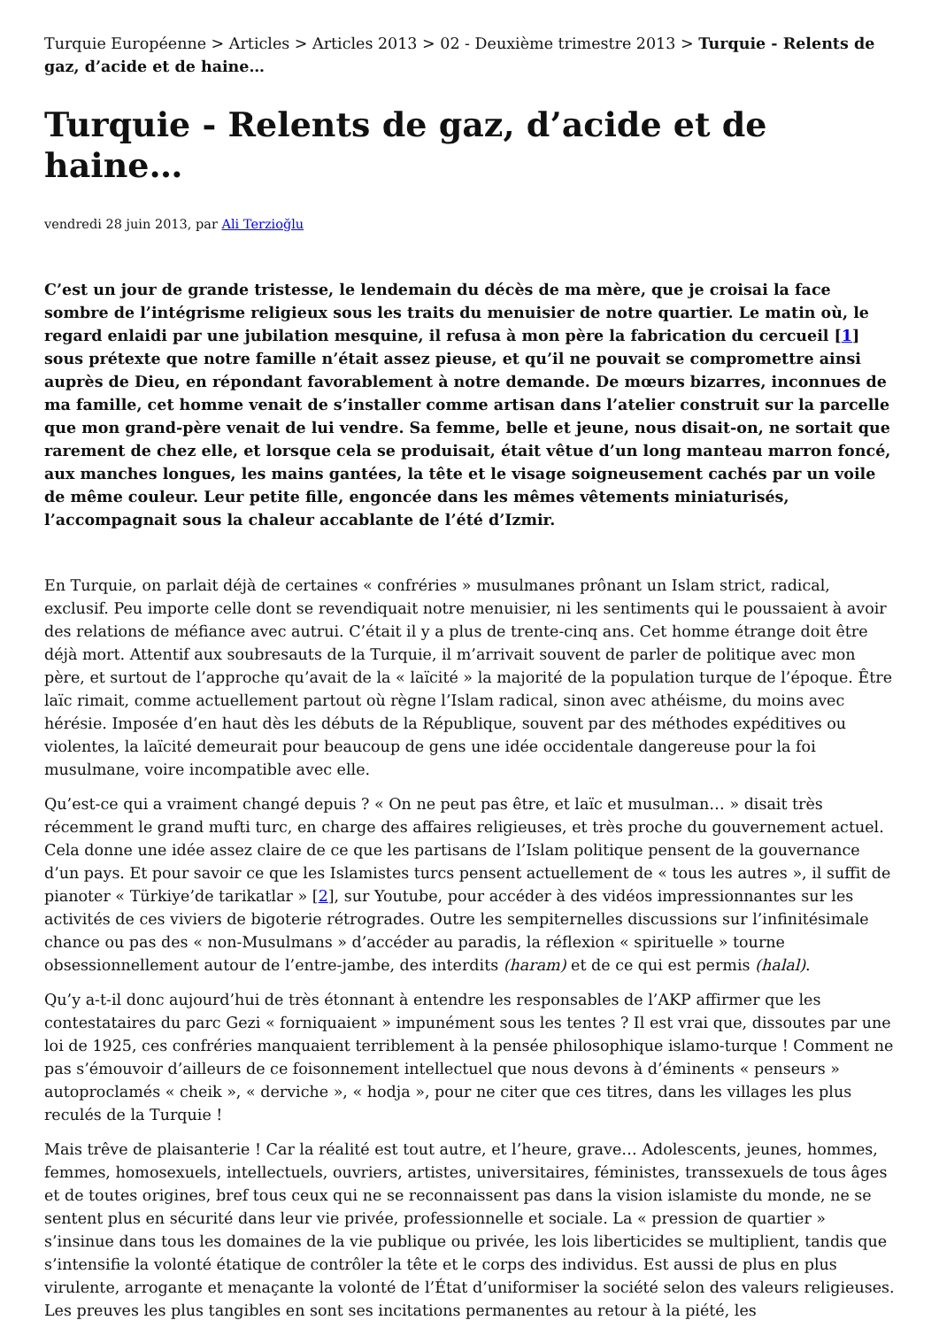Turquie Européenne > Articles > Articles 2013 > 02 - Deuxième trimestre 2013 > Turquie - Relents de gaz, d’acide et de haine…
Turquie - Relents de gaz, d’acide et de haine…
vendredi 28 juin 2013, par Ali Terzioğlu
C’est un jour de grande tristesse, le lendemain du décès de ma mère, que je croisai la face sombre de l’intégrisme religieux sous les traits du menuisier de notre quartier. Le matin où, le regard enlaidi par une jubilation mesquine, il refusa à mon père la fabrication du cercueil [1] sous prétexte que notre famille n’était assez pieuse, et qu’il ne pouvait se compromettre ainsi auprès de Dieu, en répondant favorablement à notre demande. De mœurs bizarres, inconnues de ma famille, cet homme venait de s’installer comme artisan dans l’atelier construit sur la parcelle que mon grand-père venait de lui vendre. Sa femme, belle et jeune, nous disait-on, ne sortait que rarement de chez elle, et lorsque cela se produisait, était vêtue d’un long manteau marron foncé, aux manches longues, les mains gantées, la tête et le visage soigneusement cachés par un voile de même couleur. Leur petite fille, engoncée dans les mêmes vêtements miniaturisés, l’accompagnait sous la chaleur accablante de l’été d’Izmir.
En Turquie, on parlait déjà de certaines « confréries » musulmanes prônant un Islam strict, radical, exclusif. Peu importe celle dont se revendiquait notre menuisier, ni les sentiments qui le poussaient à avoir des relations de méfiance avec autrui. C’était il y a plus de trente-cinq ans. Cet homme étrange doit être déjà mort. Attentif aux soubresauts de la Turquie, il m’arrivait souvent de parler de politique avec mon père, et surtout de l’approche qu’avait de la « laïcité » la majorité de la population turque de l’époque. Être laïc rimait, comme actuellement partout où règne l’Islam radical, sinon avec athéisme, du moins avec hérésie. Imposée d’en haut dès les débuts de la République, souvent par des méthodes expéditives ou violentes, la laïcité demeurait pour beaucoup de gens une idée occidentale dangereuse pour la foi musulmane, voire incompatible avec elle.
Qu’est-ce qui a vraiment changé depuis ? « On ne peut pas être, et laïc et musulman… » disait très récemment le grand mufti turc, en charge des affaires religieuses, et très proche du gouvernement actuel. Cela donne une idée assez claire de ce que les partisans de l’Islam politique pensent de la gouvernance d’un pays. Et pour savoir ce que les Islamistes turcs pensent actuellement de « tous les autres », il suffit de pianoter « Türkiye’de tarikatlar » [2], sur Youtube, pour accéder à des vidéos impressionnantes sur les activités de ces viviers de bigoterie rétrogrades. Outre les sempiternelles discussions sur l’infinitésimale chance ou pas des « non-Musulmans » d’accéder au paradis, la réflexion « spirituelle » tourne obsessionnellement autour de l’entre-jambe, des interdits (haram) et de ce qui est permis (halal).
Qu’y a-t-il donc aujourd’hui de très étonnant à entendre les responsables de l’AKP affirmer que les contestataires du parc Gezi « forniquaient » impunément sous les tentes ? Il est vrai que, dissoutes par une loi de 1925, ces confréries manquaient terriblement à la pensée philosophique islamo-turque ! Comment ne pas s’émouvoir d’ailleurs de ce foisonnement intellectuel que nous devons à d’éminents « penseurs » autoproclamés « cheik », « derviche », « hodja », pour ne citer que ces titres, dans les villages les plus reculés de la Turquie !
Mais trêve de plaisanterie ! Car la réalité est tout autre, et l’heure, grave… Adolescents, jeunes, hommes, femmes, homosexuels, intellectuels, ouvriers, artistes, universitaires, féministes, transsexuels de tous âges et de toutes origines, bref tous ceux qui ne se reconnaissent pas dans la vision islamiste du monde, ne se sentent plus en sécurité dans leur vie privée, professionnelle et sociale. La « pression de quartier » s’insinue dans tous les domaines de la vie publique ou privée, les lois liberticides se multiplient, tandis que s’intensifie la volonté étatique de contrôler la tête et le corps des individus. Est aussi de plus en plus virulente, arrogante et menaçante la volonté de l’État d’uniformiser la société selon des valeurs religieuses. Les preuves les plus tangibles en sont ses incitations permanentes au retour à la piété, les